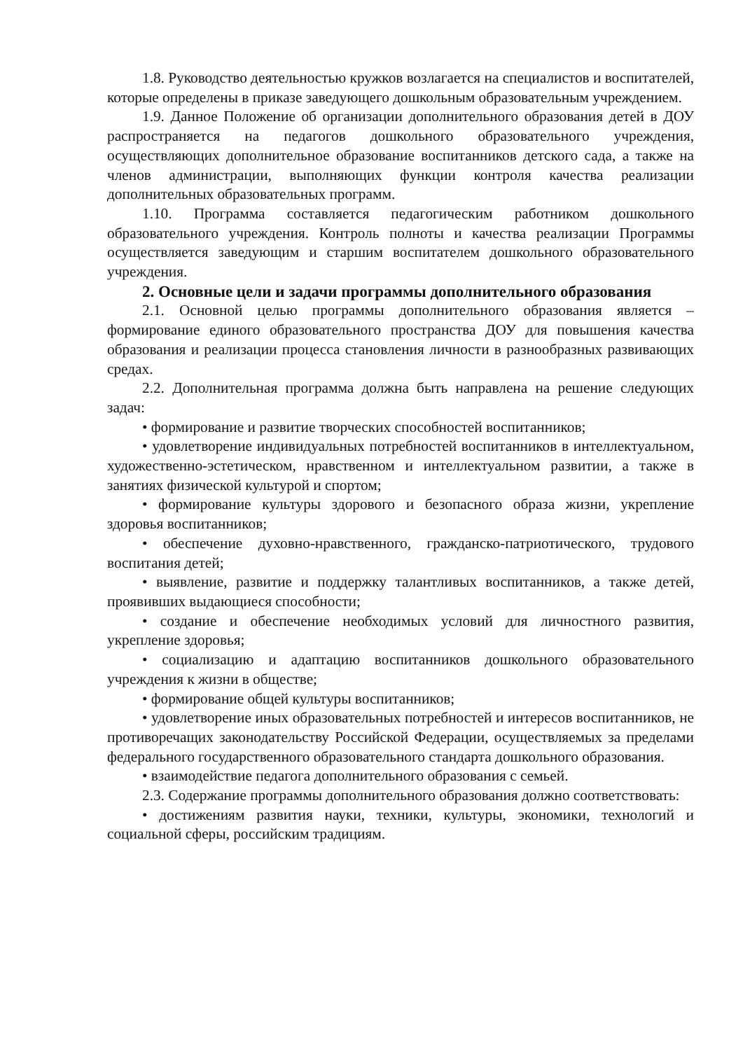1.8. Руководство деятельностью кружков возлагается на специалистов и воспитателей, которые определены в приказе заведующего дошкольным образовательным учреждением.
1.9. Данное Положение об организации дополнительного образования детей в ДОУ распространяется на педагогов дошкольного образовательного учреждения, осуществляющих дополнительное образование воспитанников детского сада, а также на членов администрации, выполняющих функции контроля качества реализации дополнительных образовательных программ.
1.10. Программа составляется педагогическим работником дошкольного образовательного учреждения. Контроль полноты и качества реализации Программы осуществляется заведующим и старшим воспитателем дошкольного образовательного учреждения.
2. Основные цели и задачи программы дополнительного образования
2.1. Основной целью программы дополнительного образования является – формирование единого образовательного пространства ДОУ для повышения качества образования и реализации процесса становления личности в разнообразных развивающих средах.
2.2. Дополнительная программа должна быть направлена на решение следующих задач:
• формирование и развитие творческих способностей воспитанников;
• удовлетворение индивидуальных потребностей воспитанников в интеллектуальном, художественно-эстетическом, нравственном и интеллектуальном развитии, а также в занятиях физической культурой и спортом;
• формирование культуры здорового и безопасного образа жизни, укрепление здоровья воспитанников;
• обеспечение духовно-нравственного, гражданско-патриотического, трудового воспитания детей;
• выявление, развитие и поддержку талантливых воспитанников, а также детей, проявивших выдающиеся способности;
• создание и обеспечение необходимых условий для личностного развития, укрепление здоровья;
• социализацию и адаптацию воспитанников дошкольного образовательного учреждения к жизни в обществе;
• формирование общей культуры воспитанников;
• удовлетворение иных образовательных потребностей и интересов воспитанников, не противоречащих законодательству Российской Федерации, осуществляемых за пределами федерального государственного образовательного стандарта дошкольного образования.
• взаимодействие педагога дополнительного образования с семьей.
2.3. Содержание программы дополнительного образования должно соответствовать:
• достижениям развития науки, техники, культуры, экономики, технологий и социальной сферы, российским традициям.